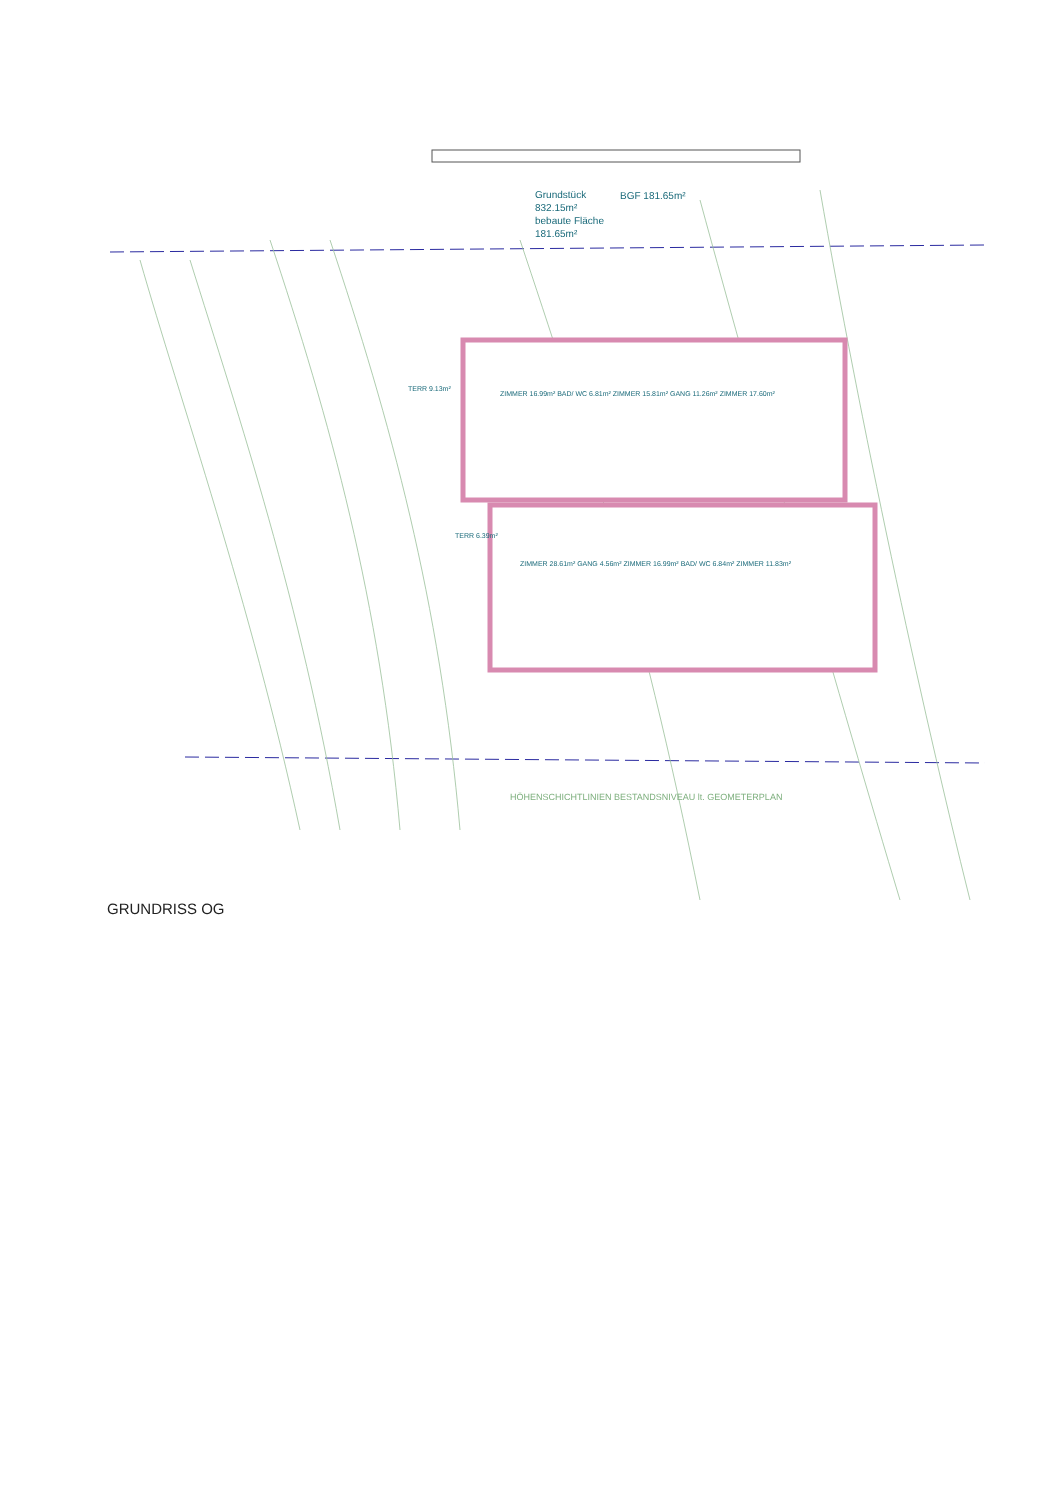Grundstück
832.15m²
bebaute Fläche
181.65m²
BGF 181.65m²
ZIMMER 16.99m² BAD/ WC 6.81m² ZIMMER 15.81m² GANG 11.26m² ZIMMER 17.60m²
ZIMMER 28.61m² GANG 4.56m² ZIMMER 16.99m² BAD/ WC 6.84m² ZIMMER 11.83m²
TERR 9.13m²
TERR 6.39m²
HÖHENSCHICHTLINIEN BESTANDSNIVEAU lt. GEOMETERPLAN
GRUNDRISS OG